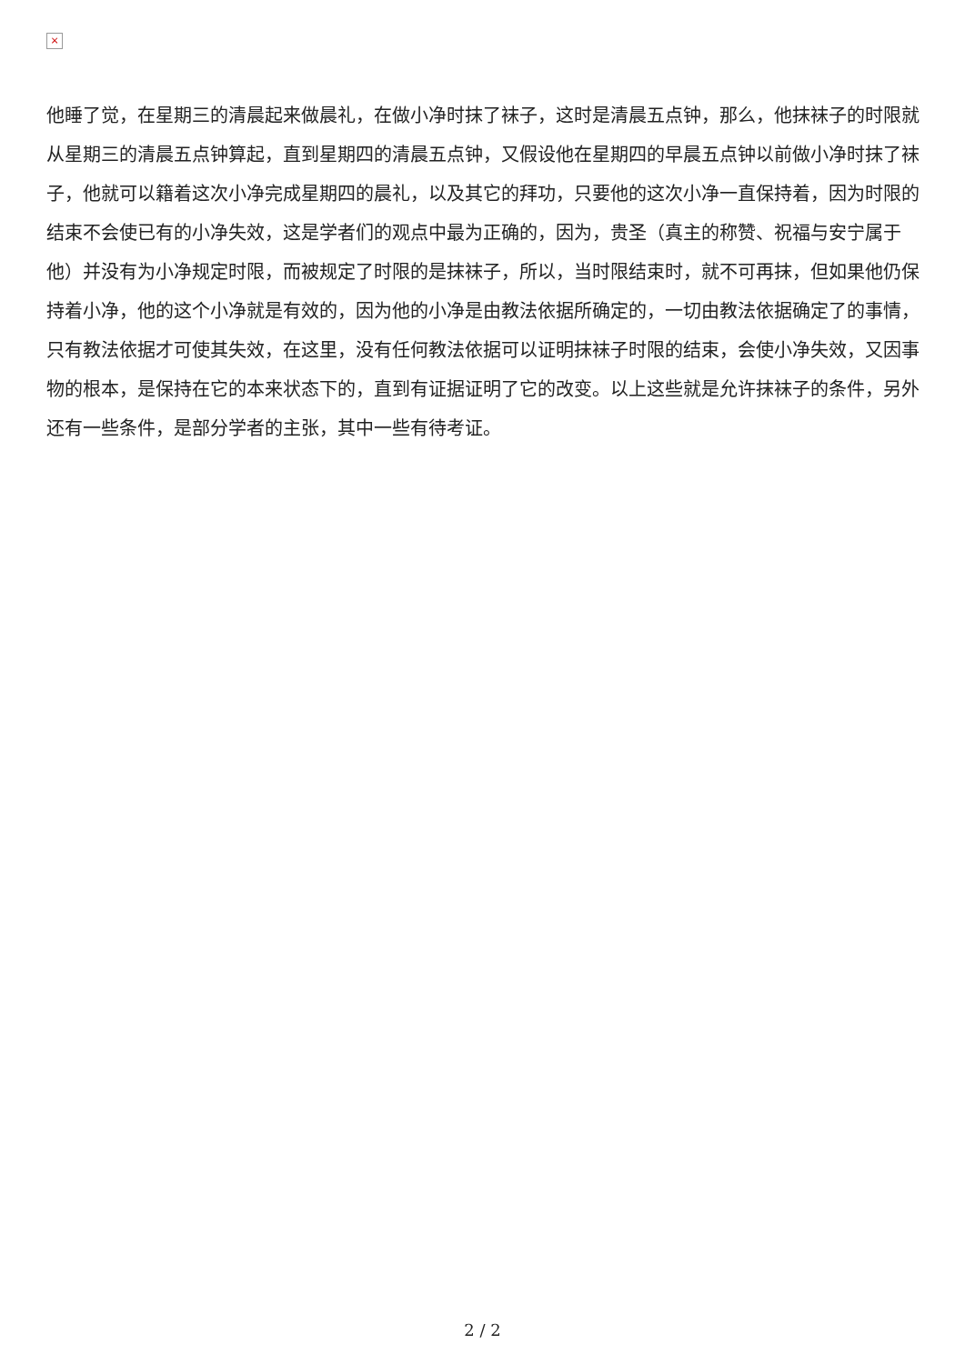×
他睡了觉，在星期三的清晨起来做晨礼，在做小净时抹了袜子，这时是清晨五点钟，那么，他抹袜子的时限就从星期三的清晨五点钟算起，直到星期四的清晨五点钟，又假设他在星期四的早晨五点钟以前做小净时抹了袜子，他就可以籍着这次小净完成星期四的晨礼，以及其它的拜功，只要他的这次小净一直保持着，因为时限的结束不会使已有的小净失效，这是学者们的观点中最为正确的，因为，贵圣（真主的称赞、祝福与安宁属于他）并没有为小净规定时限，而被规定了时限的是抹袜子，所以，当时限结束时，就不可再抹，但如果他仍保持着小净，他的这个小净就是有效的，因为他的小净是由教法依据所确定的，一切由教法依据确定了的事情，只有教法依据才可使其失效，在这里，没有任何教法依据可以证明抹袜子时限的结束，会使小净失效，又因事物的根本，是保持在它的本来状态下的，直到有证据证明了它的改变。以上这些就是允许抹袜子的条件，另外还有一些条件，是部分学者的主张，其中一些有待考证。
2 / 2